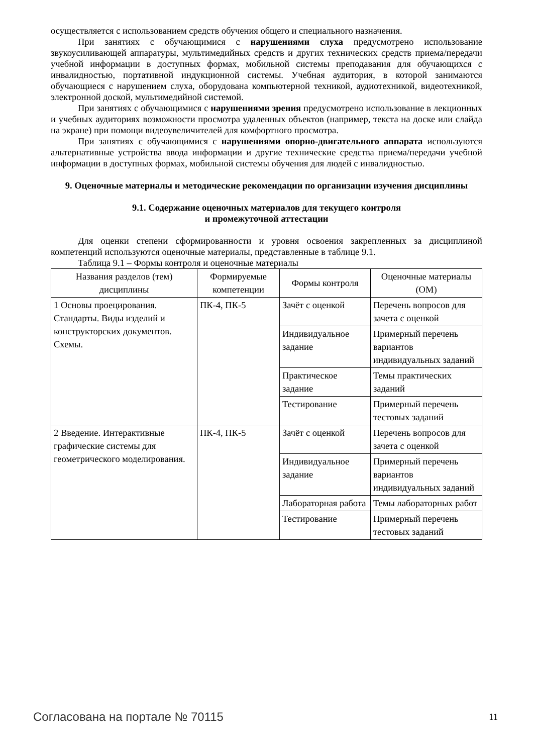осуществляется с использованием средств обучения общего и специального назначения.
При занятиях с обучающимися с нарушениями слуха предусмотрено использование звукоусиливающей аппаратуры, мультимедийных средств и других технических средств приема/передачи учебной информации в доступных формах, мобильной системы преподавания для обучающихся с инвалидностью, портативной индукционной системы. Учебная аудитория, в которой занимаются обучающиеся с нарушением слуха, оборудована компьютерной техникой, аудиотехникой, видеотехникой, электронной доской, мультимедийной системой.
При занятиях с обучающимися с нарушениями зрения предусмотрено использование в лекционных и учебных аудиториях возможности просмотра удаленных объектов (например, текста на доске или слайда на экране) при помощи видеоувеличителей для комфортного просмотра.
При занятиях с обучающимися с нарушениями опорно-двигательного аппарата используются альтернативные устройства ввода информации и другие технические средства приема/передачи учебной информации в доступных формах, мобильной системы обучения для людей с инвалидностью.
9. Оценочные материалы и методические рекомендации по организации изучения дисциплины
9.1. Содержание оценочных материалов для текущего контроля
и промежуточной аттестации
Для оценки степени сформированности и уровня освоения закрепленных за дисциплиной компетенций используются оценочные материалы, представленные в таблице 9.1.
Таблица 9.1 – Формы контроля и оценочные материалы
| Названия разделов (тем) дисциплины | Формируемые компетенции | Формы контроля | Оценочные материалы (ОМ) |
| --- | --- | --- | --- |
| 1 Основы проецирования. Стандарты. Виды изделий и конструкторских документов. Схемы. | ПК-4, ПК-5 | Зачёт с оценкой | Перечень вопросов для зачета с оценкой |
| | | Индивидуальное задание | Примерный перечень вариантов индивидуальных заданий |
| | | Практическое задание | Темы практических заданий |
| | | Тестирование | Примерный перечень тестовых заданий |
| 2 Введение. Интерактивные графические системы для геометрического моделирования. | ПК-4, ПК-5 | Зачёт с оценкой | Перечень вопросов для зачета с оценкой |
| | | Индивидуальное задание | Примерный перечень вариантов индивидуальных заданий |
| | | Лабораторная работа | Темы лабораторных работ |
| | | Тестирование | Примерный перечень тестовых заданий |
Согласована на портале № 70115 11